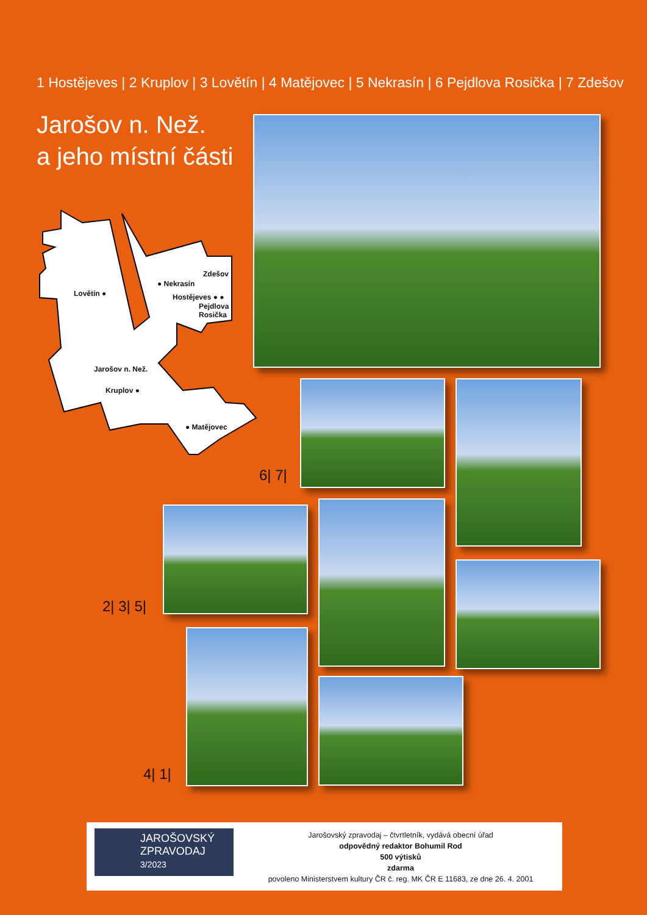1 Hostějeves | 2 Kruplov | 3 Lovětín | 4 Matějovec | 5 Nekrasín | 6 Pejdlova Rosička | 7 Zdešov
Jarošov n. Než.
a jeho místní části
Zdešov
● Nekrasín
Lovětín ● Hostějeves ● ●
Pejdlova
Rosička
Jarošov n. Než.
Kruplov ●
● Matějovec
6| 7|
2| 3| 5|
4| 1|
JAROŠOVSKÝ
ZPRAVODAJ
3/2023
Jarošovský zpravodaj – čtvrtletník, vydává obecní úřad
odpovědný redaktor Bohumil Rod
500 výtisků
zdarma
povoleno Ministerstvem kultury ČR č. reg. MK ČR E 11683, ze dne 26. 4. 2001